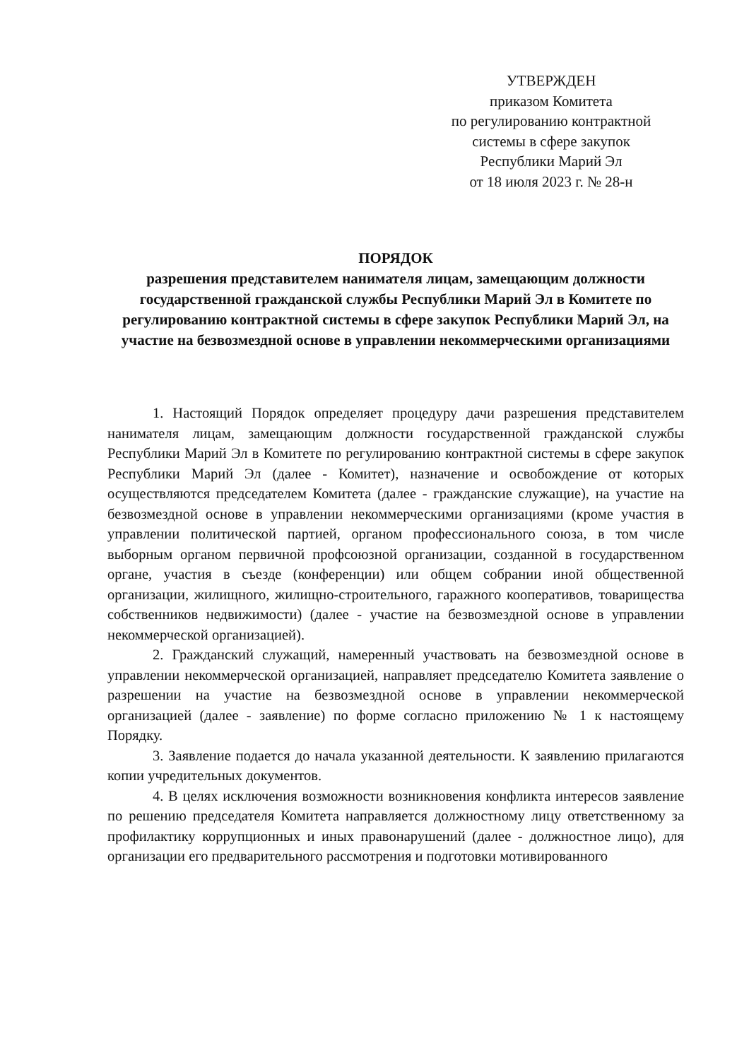УТВЕРЖДЕН
приказом Комитета
по регулированию контрактной
системы в сфере закупок
Республики Марий Эл
от 18 июля 2023 г. № 28-н
ПОРЯДОК
разрешения представителем нанимателя лицам, замещающим должности государственной гражданской службы Республики Марий Эл в Комитете по регулированию контрактной системы в сфере закупок Республики Марий Эл, на участие на безвозмездной основе в управлении некоммерческими организациями
1. Настоящий Порядок определяет процедуру дачи разрешения представителем нанимателя лицам, замещающим должности государственной гражданской службы Республики Марий Эл в Комитете по регулированию контрактной системы в сфере закупок Республики Марий Эл (далее - Комитет), назначение и освобождение от которых осуществляются председателем Комитета (далее - гражданские служащие), на участие на безвозмездной основе в управлении некоммерческими организациями (кроме участия в управлении политической партией, органом профессионального союза, в том числе выборным органом первичной профсоюзной организации, созданной в государственном органе, участия в съезде (конференции) или общем собрании иной общественной организации, жилищного, жилищно-строительного, гаражного кооперативов, товарищества собственников недвижимости) (далее - участие на безвозмездной основе в управлении некоммерческой организацией).
2. Гражданский служащий, намеренный участвовать на безвозмездной основе в управлении некоммерческой организацией, направляет председателю Комитета заявление о разрешении на участие на безвозмездной основе в управлении некоммерческой организацией (далее - заявление) по форме согласно приложению № 1 к настоящему Порядку.
3. Заявление подается до начала указанной деятельности. К заявлению прилагаются копии учредительных документов.
4. В целях исключения возможности возникновения конфликта интересов заявление по решению председателя Комитета направляется должностному лицу ответственному за профилактику коррупционных и иных правонарушений (далее - должностное лицо), для организации его предварительного рассмотрения и подготовки мотивированного